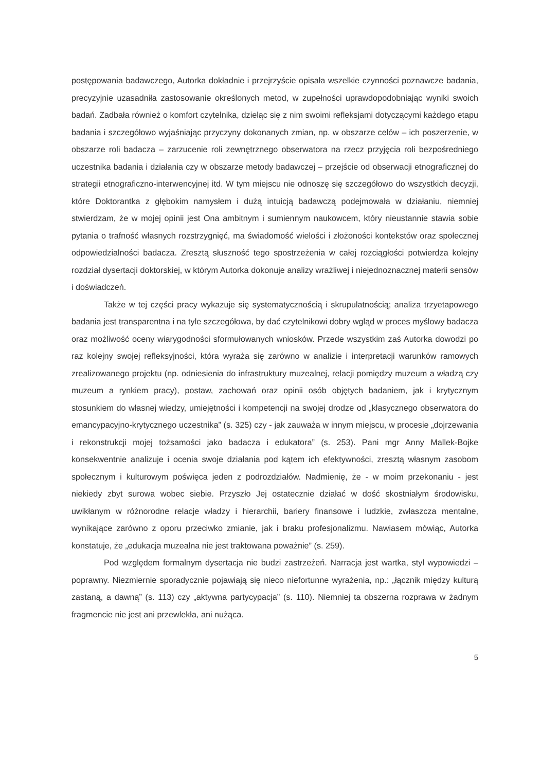postępowania badawczego, Autorka dokładnie i przejrzyście opisała wszelkie czynności poznawcze badania, precyzyjnie uzasadniła zastosowanie określonych metod, w zupełności uprawdopodobniając wyniki swoich badań. Zadbała również o komfort czytelnika, dzieląc się z nim swoimi refleksjami dotyczącymi każdego etapu badania i szczegółowo wyjaśniając przyczyny dokonanych zmian, np. w obszarze celów – ich poszerzenie, w obszarze roli badacza – zarzucenie roli zewnętrznego obserwatora na rzecz przyjęcia roli bezpośredniego uczestnika badania i działania czy w obszarze metody badawczej – przejście od obserwacji etnograficznej do strategii etnograficzno-interwencyjnej itd. W tym miejscu nie odnoszę się szczegółowo do wszystkich decyzji, które Doktorantka z głębokim namysłem i dużą intuicją badawczą podejmowała w działaniu, niemniej stwierdzam, że w mojej opinii jest Ona ambitnym i sumiennym naukowcem, który nieustannie stawia sobie pytania o trafność własnych rozstrzygnięć, ma świadomość wielości i złożoności kontekstów oraz społecznej odpowiedzialności badacza. Zresztą słuszność tego spostrzeżenia w całej rozciągłości potwierdza kolejny rozdział dysertacji doktorskiej, w którym Autorka dokonuje analizy wrażliwej i niejednoznacznej materii sensów i doświadczeń.
Także w tej części pracy wykazuje się systematycznością i skrupulatnością; analiza trzyetapowego badania jest transparentna i na tyle szczegółowa, by dać czytelnikowi dobry wgląd w proces myślowy badacza oraz możliwość oceny wiarygodności sformułowanych wniosków. Przede wszystkim zaś Autorka dowodzi po raz kolejny swojej refleksyjności, która wyraża się zarówno w analizie i interpretacji warunków ramowych zrealizowanego projektu (np. odniesienia do infrastruktury muzealnej, relacji pomiędzy muzeum a władzą czy muzeum a rynkiem pracy), postaw, zachowań oraz opinii osób objętych badaniem, jak i krytycznym stosunkiem do własnej wiedzy, umiejętności i kompetencji na swojej drodze od „klasycznego obserwatora do emancypacyjno-krytycznego uczestnika” (s. 325) czy - jak zauważa w innym miejscu, w procesie „dojrzewania i rekonstrukcji mojej tożsamości jako badacza i edukatora” (s. 253). Pani mgr Anny Mallek-Bojke konsekwentnie analizuje i ocenia swoje działania pod kątem ich efektywności, zresztą własnym zasobom społecznym i kulturowym poświęca jeden z podrozdziałów. Nadmienię, że - w moim przekonaniu - jest niekiedy zbyt surowa wobec siebie. Przyszło Jej ostatecznie działać w dość skostniałym środowisku, uwikłanym w różnorodne relacje władzy i hierarchii, bariery finansowe i ludzkie, zwłaszcza mentalne, wynikające zarówno z oporu przeciwko zmianie, jak i braku profesjonalizmu. Nawiasem mówiąc, Autorka konstatuje, że „edukacja muzealna nie jest traktowana poważnie” (s. 259).
Pod względem formalnym dysertacja nie budzi zastrzeżeń. Narracja jest wartka, styl wypowiedzi – poprawny. Niezmiernie sporadycznie pojawiają się nieco niefortunne wyrażenia, np.: „łącznik między kulturą zastaną, a dawną” (s. 113) czy „aktywna partycypacja” (s. 110). Niemniej ta obszerna rozprawa w żadnym fragmencie nie jest ani przewlekła, ani nużąca.
5